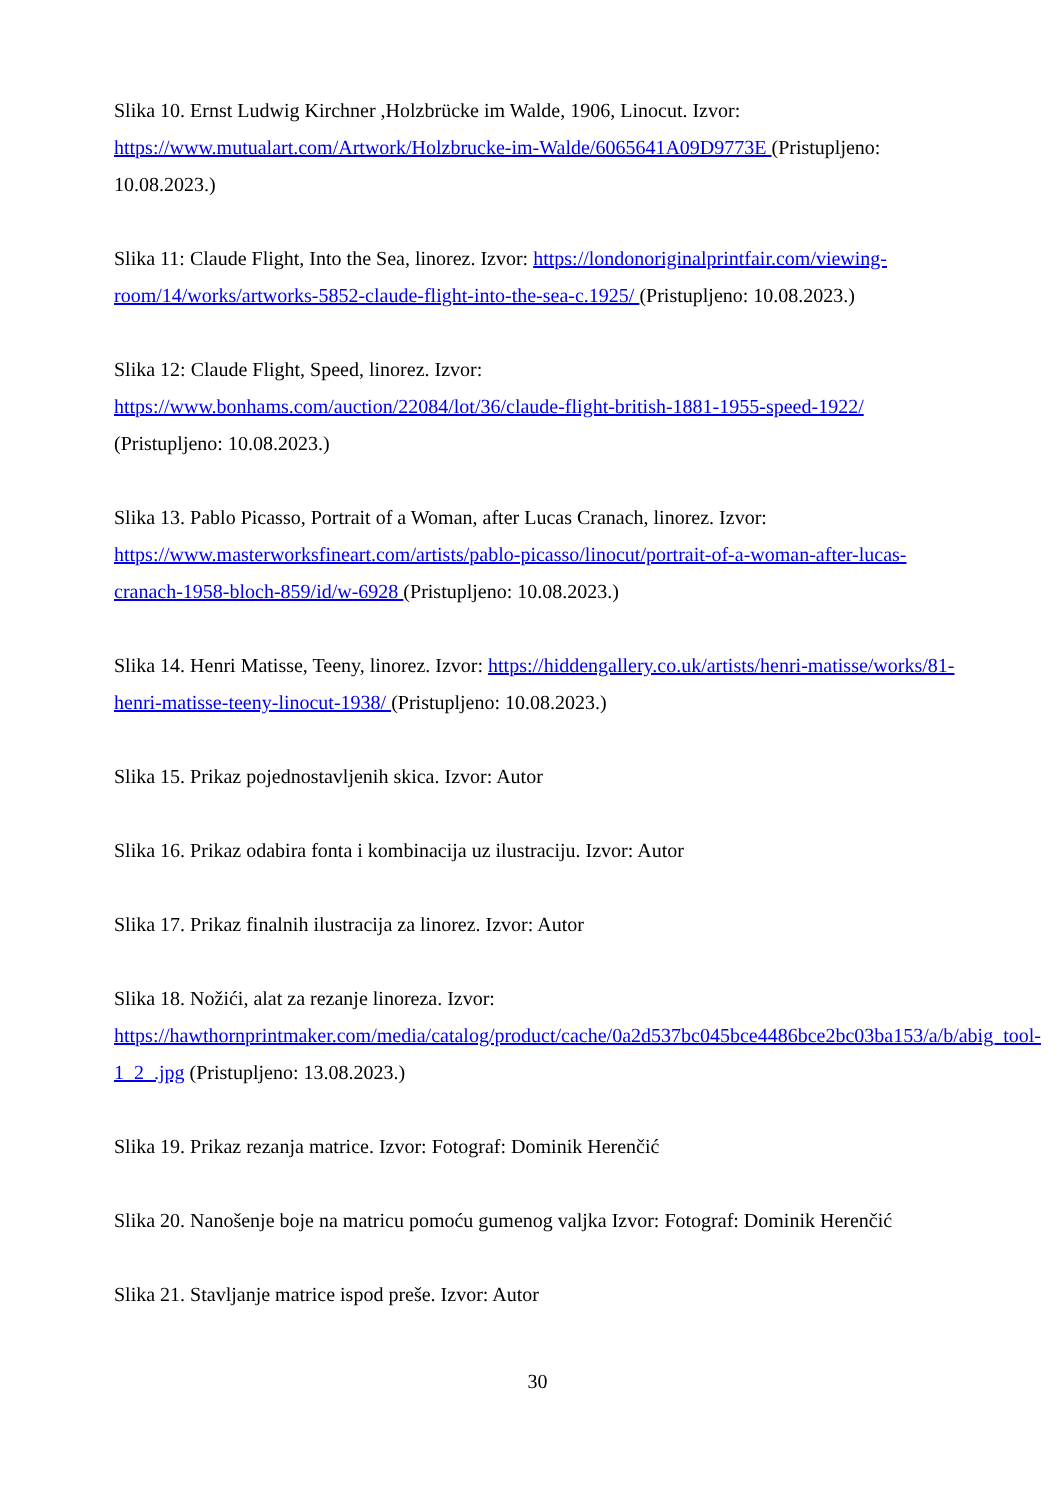Slika 10. Ernst Ludwig Kirchner ,Holzbrücke im Walde, 1906, Linocut. Izvor:
https://www.mutualart.com/Artwork/Holzbrucke-im-Walde/6065641A09D9773E (Pristupljeno: 10.08.2023.)
Slika 11: Claude Flight, Into the Sea, linorez. Izvor: https://londonoriginalprintfair.com/viewing-room/14/works/artworks-5852-claude-flight-into-the-sea-c.1925/ (Pristupljeno: 10.08.2023.)
Slika 12: Claude Flight, Speed, linorez. Izvor:
https://www.bonhams.com/auction/22084/lot/36/claude-flight-british-1881-1955-speed-1922/
(Pristupljeno: 10.08.2023.)
Slika 13. Pablo Picasso, Portrait of a Woman, after Lucas Cranach, linorez. Izvor:
https://www.masterworksfineart.com/artists/pablo-picasso/linocut/portrait-of-a-woman-after-lucas-cranach-1958-bloch-859/id/w-6928 (Pristupljeno: 10.08.2023.)
Slika 14. Henri Matisse, Teeny, linorez. Izvor: https://hiddengallery.co.uk/artists/henri-matisse/works/81-henri-matisse-teeny-linocut-1938/ (Pristupljeno: 10.08.2023.)
Slika 15. Prikaz pojednostavljenih skica. Izvor: Autor
Slika 16. Prikaz odabira fonta i kombinacija uz ilustraciju. Izvor: Autor
Slika 17. Prikaz finalnih ilustracija za linorez. Izvor: Autor
Slika 18. Nožići, alat za rezanje linoreza. Izvor:
https://hawthornprintmaker.com/media/catalog/product/cache/0a2d537bc045bce4486bce2bc03ba153/a/b/abig_tool-1_2_.jpg (Pristupljeno: 13.08.2023.)
Slika 19. Prikaz rezanja matrice. Izvor: Fotograf: Dominik Herenčić
Slika 20. Nanošenje boje na matricu pomoću gumenog valjka Izvor: Fotograf: Dominik Herenčić
Slika 21. Stavljanje matrice ispod preše. Izvor: Autor
30